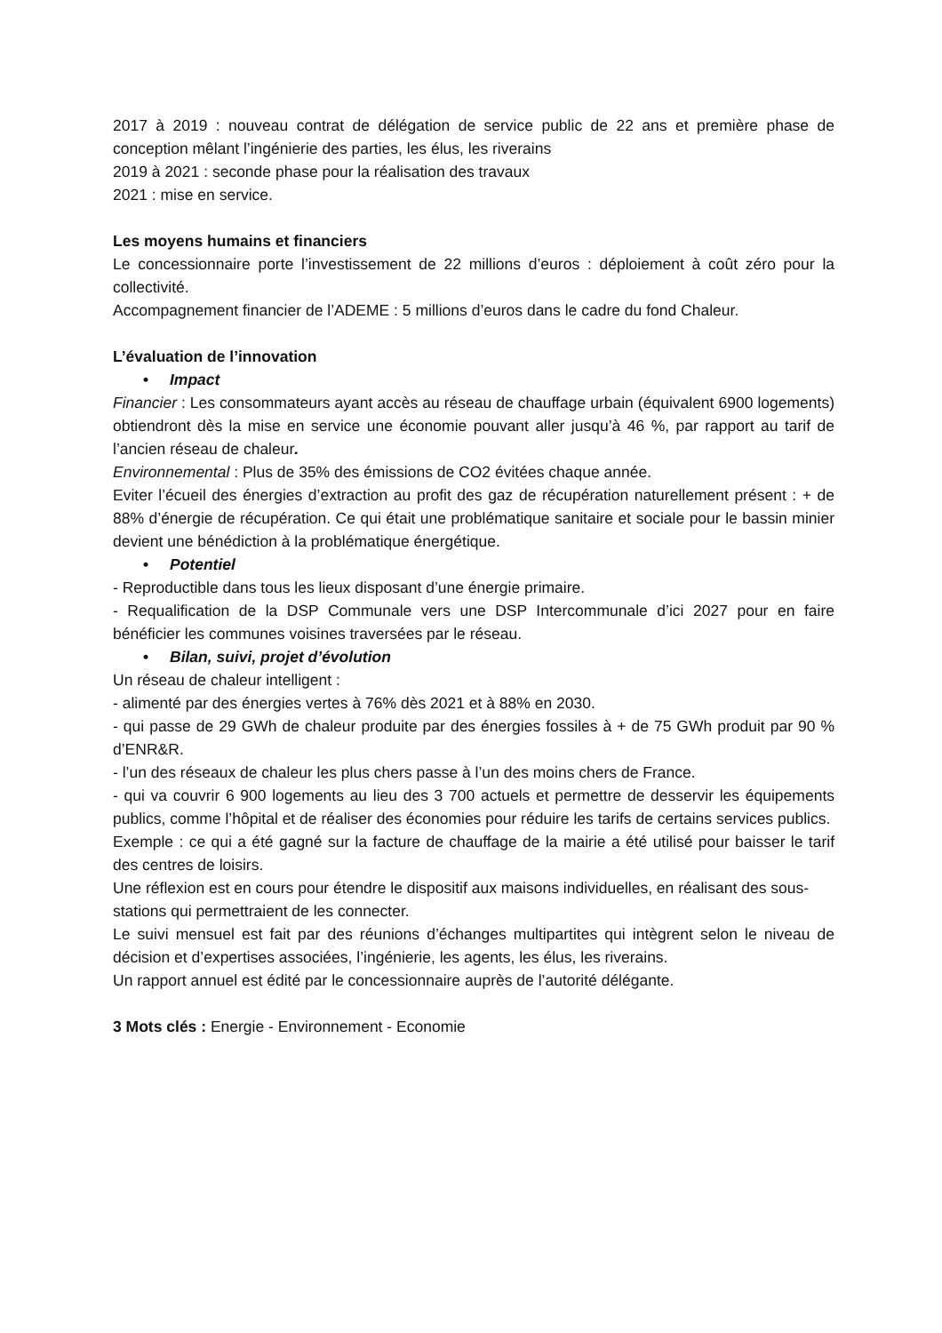2017 à 2019 : nouveau contrat de délégation de service public de 22 ans et première phase de conception mêlant l’ingénierie des parties, les élus, les riverains
2019 à 2021 : seconde phase pour la réalisation des travaux
2021 : mise en service.
Les moyens humains et financiers
Le concessionnaire porte l’investissement de 22 millions d’euros : déploiement à coût zéro pour la collectivité.
Accompagnement financier de l’ADEME : 5 millions d’euros dans le cadre du fond Chaleur.
L’évaluation de l’innovation
• Impact
Financier : Les consommateurs ayant accès au réseau de chauffage urbain (équivalent 6900 logements) obtiendront dès la mise en service une économie pouvant aller jusqu’à 46 %, par rapport au tarif de l’ancien réseau de chaleur.
Environnemental : Plus de 35% des émissions de CO2 évitées chaque année.
Eviter l’écueil des énergies d’extraction au profit des gaz de récupération naturellement présent : + de 88% d’énergie de récupération. Ce qui était une problématique sanitaire et sociale pour le bassin minier devient une bénédiction à la problématique énergétique.
• Potentiel
- Reproductible dans tous les lieux disposant d’une énergie primaire.
- Requalification de la DSP Communale vers une DSP Intercommunale d’ici 2027 pour en faire bénéficier les communes voisines traversées par le réseau.
• Bilan, suivi, projet d’évolution
Un réseau de chaleur intelligent :
- alimenté par des énergies vertes à 76% dès 2021 et à 88% en 2030.
- qui passe de 29 GWh de chaleur produite par des énergies fossiles à + de 75 GWh produit par 90 % d’ENR&R.
- l’un des réseaux de chaleur les plus chers passe à l’un des moins chers de France.
- qui va couvrir 6 900 logements au lieu des 3 700 actuels et permettre de desservir les équipements publics, comme l’hôpital et de réaliser des économies pour réduire les tarifs de certains services publics.
Exemple : ce qui a été gagné sur la facture de chauffage de la mairie a été utilisé pour baisser le tarif des centres de loisirs.
Une réflexion est en cours pour étendre le dispositif aux maisons individuelles, en réalisant des sous-stations qui permettraient de les connecter.
Le suivi mensuel est fait par des réunions d’échanges multipartites qui intègrent selon le niveau de décision et d’expertises associées, l’ingénierie, les agents, les élus, les riverains.
Un rapport annuel est édité par le concessionnaire auprès de l’autorité délégante.
3 Mots clés : Energie - Environnement - Economie